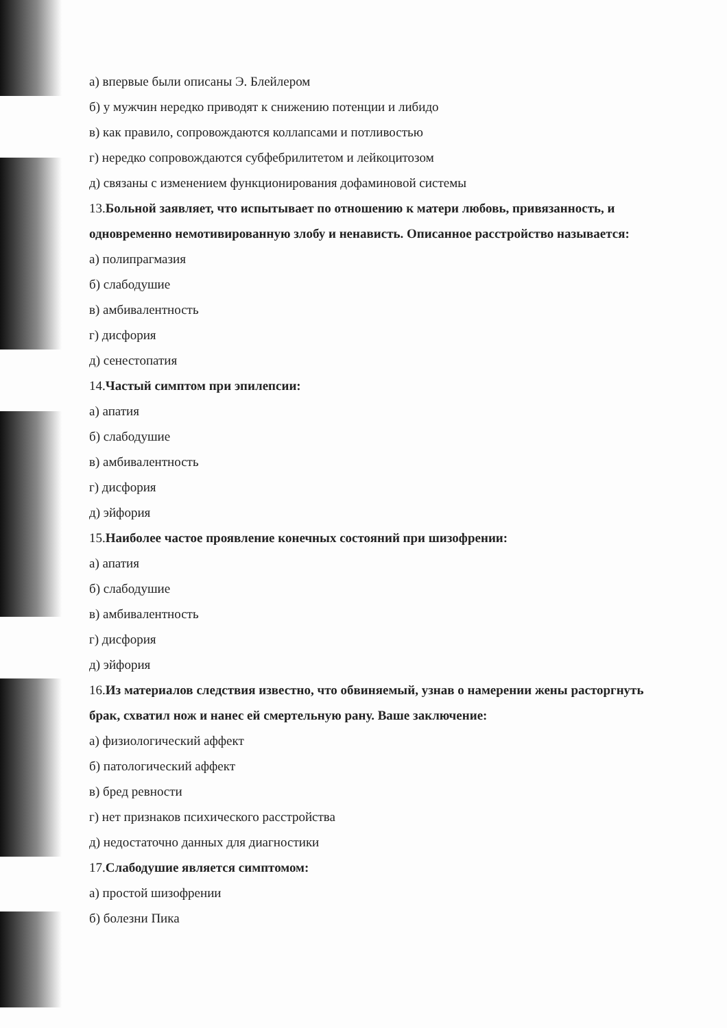а) впервые были описаны Э. Блейлером
б) у мужчин нередко приводят к снижению потенции и либидо
в) как правило, сопровождаются коллапсами и потливостью
г) нередко сопровождаются субфебрилитетом и лейкоцитозом
д) связаны с изменением функционирования дофаминовой системы
13.Больной заявляет, что испытывает по отношению к матери любовь, привязанность, и одновременно немотивированную злобу и ненависть. Описанное расстройство называется:
а) полипрагмазия
б) слабодушие
в) амбивалентность
г) дисфория
д) сенестопатия
14.Частый симптом при эпилепсии:
а) апатия
б) слабодушие
в) амбивалентность
г) дисфория
д) эйфория
15.Наиболее частое проявление конечных состояний при шизофрении:
а) апатия
б) слабодушие
в) амбивалентность
г) дисфория
д) эйфория
16.Из материалов следствия известно, что обвиняемый, узнав о намерении жены расторгнуть брак, схватил нож и нанес ей смертельную рану. Ваше заключение:
а) физиологический аффект
б) патологический аффект
в) бред ревности
г) нет признаков психического расстройства
д) недостаточно данных для диагностики
17.Слабодушие является симптомом:
а) простой шизофрении
б) болезни Пика